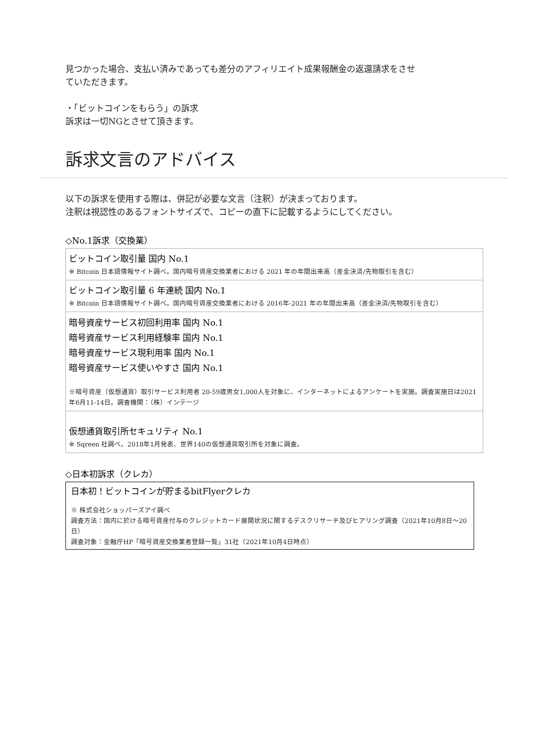見つかった場合、支払い済みであっても差分のアフィリエイト成果報酬金の返還請求をさせ
ていただきます。
・「ビットコインをもらう」の訴求
訴求は一切NGとさせて頂きます。
訴求文言のアドバイス
以下の訴求を使用する際は、併記が必要な文言（注釈）が決まっております。
注釈は視認性のあるフォントサイズで、コピーの直下に記載するようにしてください。
◇No.1訴求（交換業）
| ビットコイン取引量 国内 No.1 ※ Bitcoin 日本語情報サイト調べ。国内暗号資産交換業者における 2021 年の年間出来高（差金決済/先物取引を含む） |
| ビットコイン取引量 6 年連続 国内 No.1 ※ Bitcoin 日本語情報サイト調べ。国内暗号資産交換業者における 2016年-2021 年の年間出来高（差金決済/先物取引を含む） |
| 暗号資産サービス初回利用率 国内 No.1 暗号資産サービス利用経験率 国内 No.1 暗号資産サービス現利用率 国内 No.1 暗号資産サービス使いやすさ 国内 No.1 ※暗号資産（仮想通貨）取引サービス利用者 20-59歳男女1,000人を対象に、インターネットによるアンケートを実施。調査実施日は2021年6月11-14日。調査機関：（株）インテージ |
| 仮想通貨取引所セキュリティ No.1 ※ Sqreen 社調べ。2018年1月発表、世界140の仮想通貨取引所を対象に調査。 |
◇日本初訴求（クレカ）
日本初！ビットコインが貯まるbitFlyerクレカ
※ 株式会社ショッパーズアイ調べ
調査方法：国内に於ける暗号資産付与のクレジットカード展開状況に関するデスクリサーチ及びヒアリング調査（2021年10月8日～20日）
調査対象：金融庁HP「暗号資産交換業者登録一覧」31社（2021年10月4日時点）